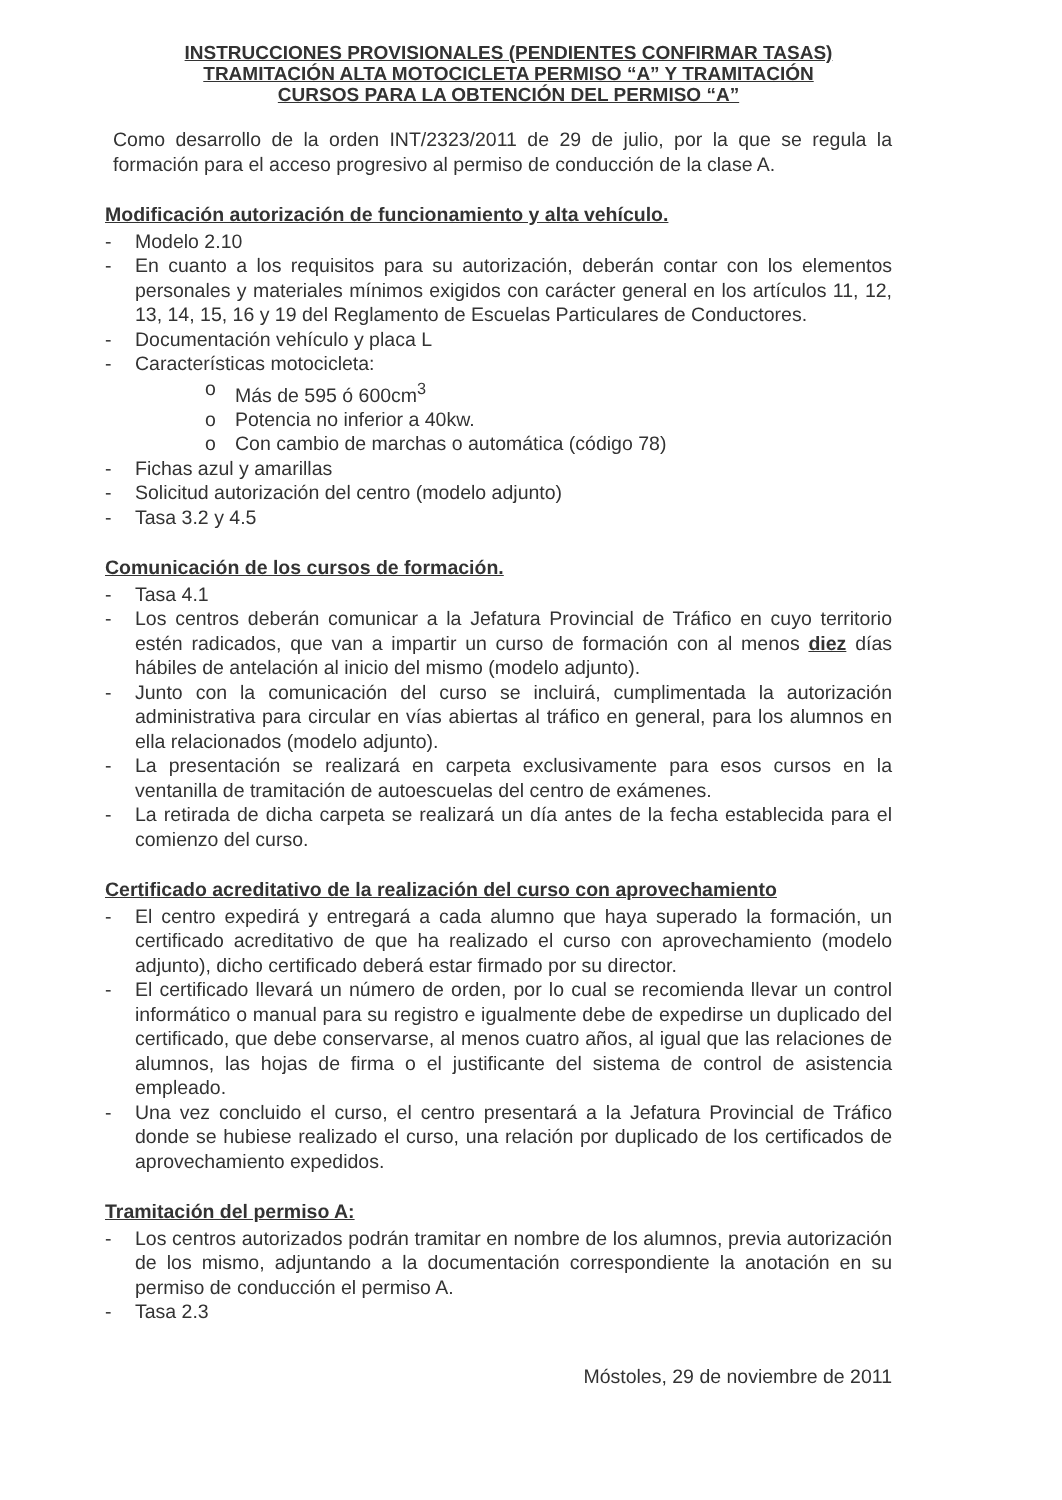INSTRUCCIONES PROVISIONALES (PENDIENTES CONFIRMAR TASAS)
TRAMITACIÓN ALTA MOTOCICLETA PERMISO “A” Y TRAMITACIÓN
CURSOS PARA LA OBTENCIÓN DEL PERMISO “A”
Como desarrollo de la orden INT/2323/2011 de 29 de julio, por la que se regula la formación para el acceso progresivo al permiso de conducción de la clase A.
Modificación autorización de funcionamiento y alta vehículo.
- Modelo 2.10
- En cuanto a los requisitos para su autorización, deberán contar con los elementos personales y materiales mínimos exigidos con carácter general en los artículos 11, 12, 13, 14, 15, 16 y 19 del Reglamento de Escuelas Particulares de Conductores.
- Documentación vehículo y placa L
- Características motocicleta:
o Más de 595 ó 600cm<sup>3</sup>
o Potencia no inferior a 40kw.
o Con cambio de marchas o automática (código 78)
- Fichas azul y amarillas
- Solicitud autorización del centro (modelo adjunto)
- Tasa 3.2 y 4.5
Comunicación de los cursos de formación.
- Tasa 4.1
- Los centros deberán comunicar a la Jefatura Provincial de Tráfico en cuyo territorio estén radicados, que van a impartir un curso de formación con al menos diez días hábiles de antelación al inicio del mismo (modelo adjunto).
- Junto con la comunicación del curso se incluirá, cumplimentada la autorización administrativa para circular en vías abiertas al tráfico en general, para los alumnos en ella relacionados (modelo adjunto).
- La presentación se realizará en carpeta exclusivamente para esos cursos en la ventanilla de tramitación de autoescuelas del centro de exámenes.
- La retirada de dicha carpeta se realizará un día antes de la fecha establecida para el comienzo del curso.
Certificado acreditativo de la realización del curso con aprovechamiento
- El centro expedirá y entregará a cada alumno que haya superado la formación, un certificado acreditativo de que ha realizado el curso con aprovechamiento (modelo adjunto), dicho certificado deberá estar firmado por su director.
- El certificado llevará un número de orden, por lo cual se recomienda llevar un control informático o manual para su registro e igualmente debe de expedirse un duplicado del certificado, que debe conservarse, al menos cuatro años, al igual que las relaciones de alumnos, las hojas de firma o el justificante del sistema de control de asistencia empleado.
- Una vez concluido el curso, el centro presentará a la Jefatura Provincial de Tráfico donde se hubiese realizado el curso, una relación por duplicado de los certificados de aprovechamiento expedidos.
Tramitación del permiso A:
- Los centros autorizados podrán tramitar en nombre de los alumnos, previa autorización de los mismo, adjuntando a la documentación correspondiente la anotación en su permiso de conducción el permiso A.
- Tasa 2.3
Móstoles, 29 de noviembre de 2011